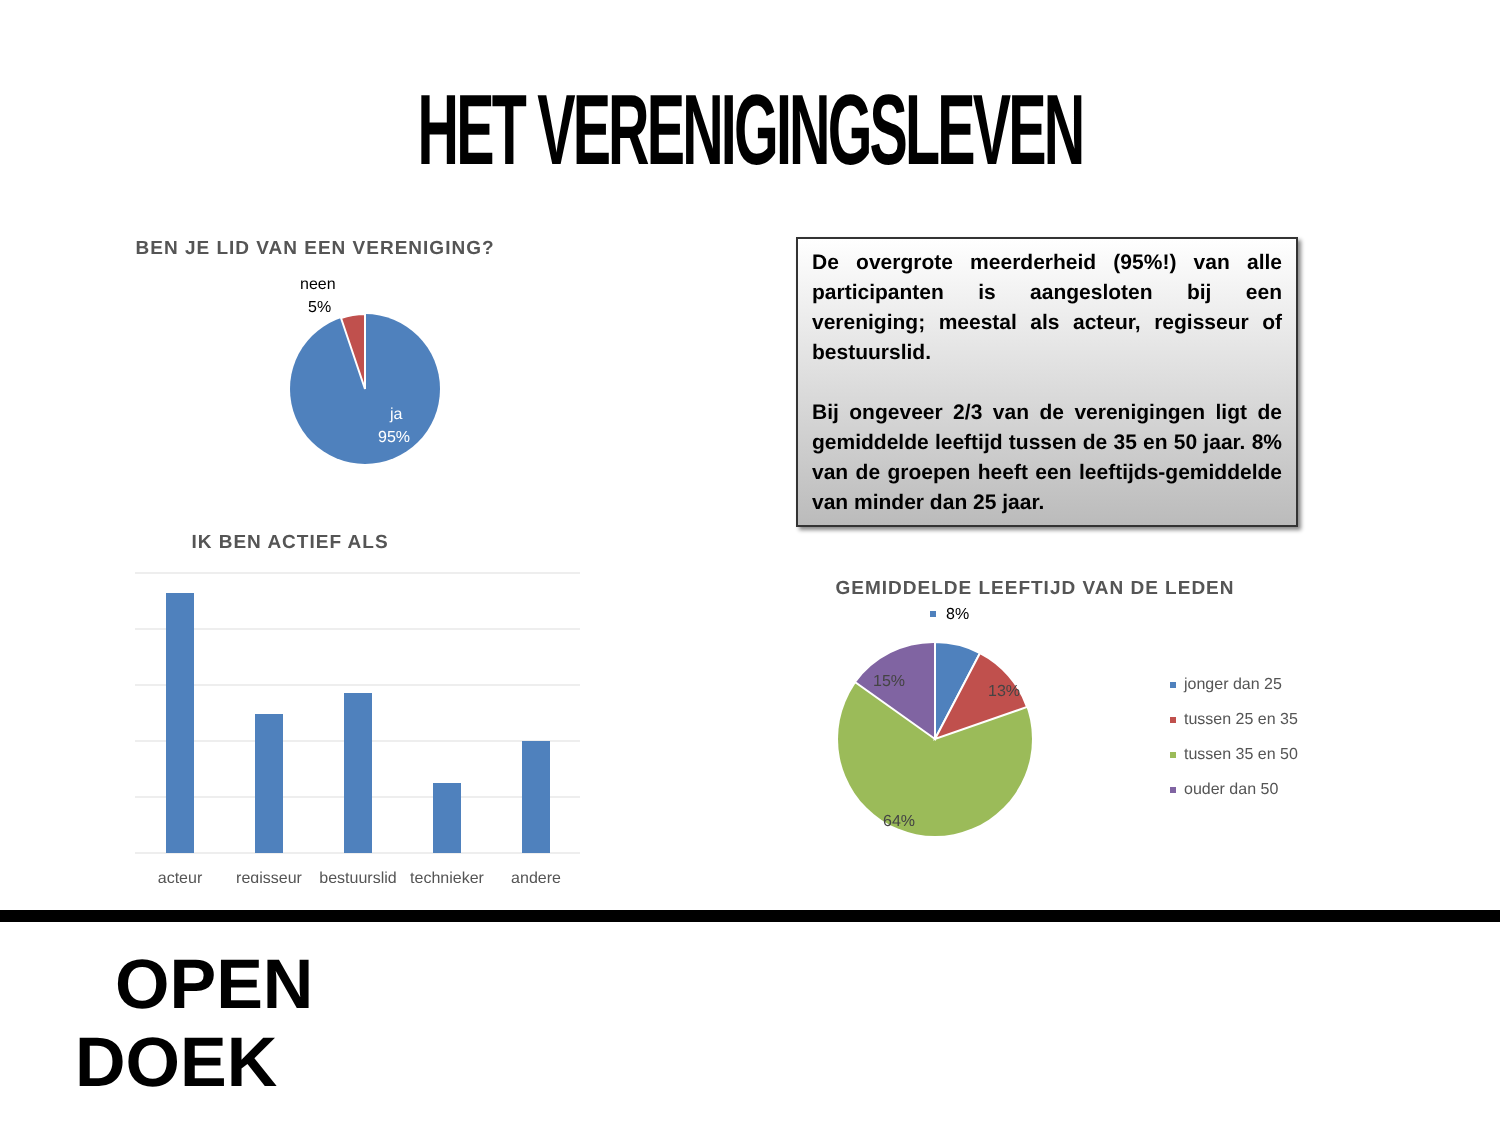HET VERENIGINGSLEVEN
BEN JE LID VAN EEN VERENIGING?
neen
5%
ja
95%
IK BEN ACTIEF ALS
acteur
regisseur
bestuurslid
technieker
andere
De overgrote meerderheid (95%!) van alle participanten is aangesloten bij een vereniging; meestal als acteur, regisseur of bestuurslid.
Bij ongeveer 2/3 van de verenigingen ligt de gemiddelde leeftijd tussen de 35 en 50 jaar. 8% van de groepen heeft een leeftijds-gemiddelde van minder dan 25 jaar.
GEMIDDELDE LEEFTIJD VAN DE LEDEN
8%
13%
15%
64%
jonger dan 25
tussen 25 en 35
tussen 35 en 50
ouder dan 50
OPEN
DOEK